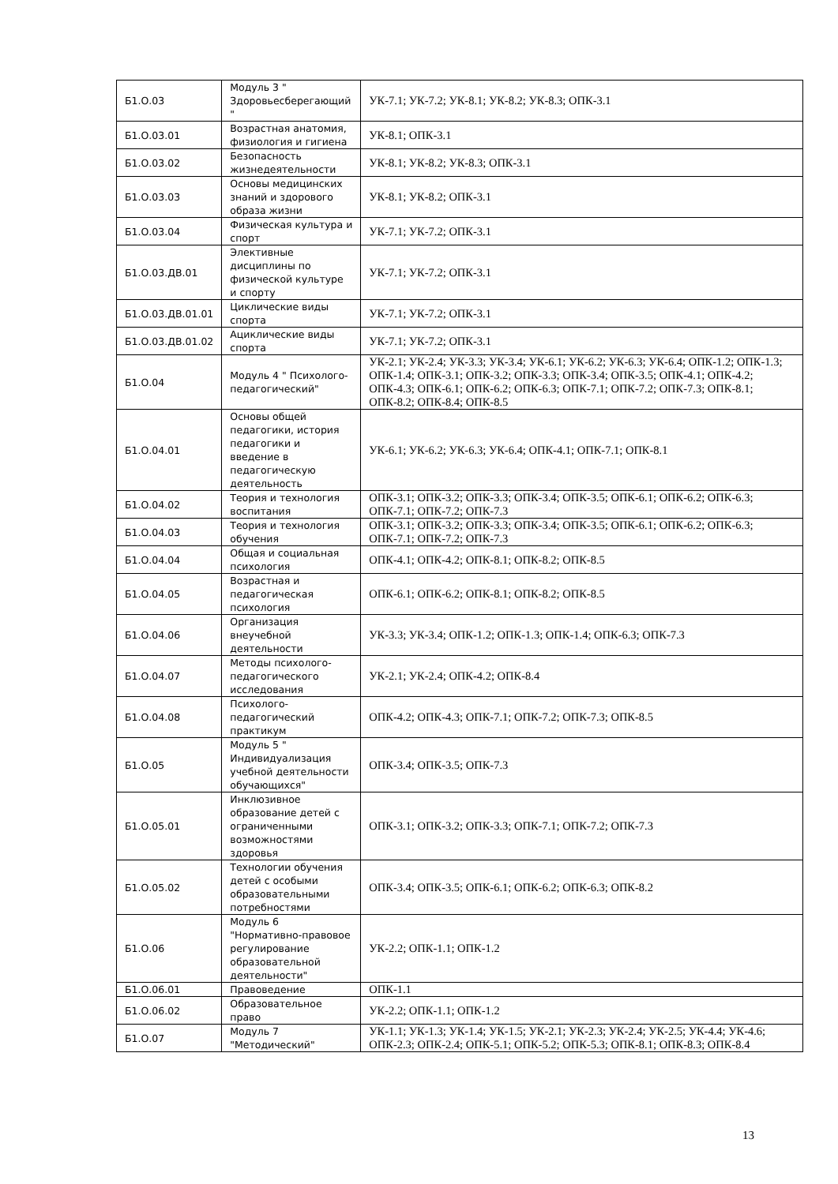| Б1.О.03 | Модуль 3 " Здоровьесберегающий " | УК-7.1; УК-7.2; УК-8.1; УК-8.2; УК-8.3; ОПК-3.1 |
| Б1.О.03.01 | Возрастная анатомия, физиология и гигиена | УК-8.1; ОПК-3.1 |
| Б1.О.03.02 | Безопасность жизнедеятельности | УК-8.1; УК-8.2; УК-8.3; ОПК-3.1 |
| Б1.О.03.03 | Основы медицинских знаний и здорового образа жизни | УК-8.1; УК-8.2; ОПК-3.1 |
| Б1.О.03.04 | Физическая культура и спорт | УК-7.1; УК-7.2; ОПК-3.1 |
| Б1.О.03.ДВ.01 | Элективные дисциплины по физической культуре и спорту | УК-7.1; УК-7.2; ОПК-3.1 |
| Б1.О.03.ДВ.01.01 | Циклические виды спорта | УК-7.1; УК-7.2; ОПК-3.1 |
| Б1.О.03.ДВ.01.02 | Ациклические виды спорта | УК-7.1; УК-7.2; ОПК-3.1 |
| Б1.О.04 | Модуль 4 " Психолого-педагогический" | УК-2.1; УК-2.4; УК-3.3; УК-3.4; УК-6.1; УК-6.2; УК-6.3; УК-6.4; ОПК-1.2; ОПК-1.3; ОПК-1.4; ОПК-3.1; ОПК-3.2; ОПК-3.3; ОПК-3.4; ОПК-3.5; ОПК-4.1; ОПК-4.2; ОПК-4.3; ОПК-6.1; ОПК-6.2; ОПК-6.3; ОПК-7.1; ОПК-7.2; ОПК-7.3; ОПК-8.1; ОПК-8.2; ОПК-8.4; ОПК-8.5 |
| Б1.О.04.01 | Основы общей педагогики, история педагогики и введение в педагогическую деятельность | УК-6.1; УК-6.2; УК-6.3; УК-6.4; ОПК-4.1; ОПК-7.1; ОПК-8.1 |
| Б1.О.04.02 | Теория и технология воспитания | ОПК-3.1; ОПК-3.2; ОПК-3.3; ОПК-3.4; ОПК-3.5; ОПК-6.1; ОПК-6.2; ОПК-6.3; ОПК-7.1; ОПК-7.2; ОПК-7.3 |
| Б1.О.04.03 | Теория и технология обучения | ОПК-3.1; ОПК-3.2; ОПК-3.3; ОПК-3.4; ОПК-3.5; ОПК-6.1; ОПК-6.2; ОПК-6.3; ОПК-7.1; ОПК-7.2; ОПК-7.3 |
| Б1.О.04.04 | Общая и социальная психология | ОПК-4.1; ОПК-4.2; ОПК-8.1; ОПК-8.2; ОПК-8.5 |
| Б1.О.04.05 | Возрастная и педагогическая психология | ОПК-6.1; ОПК-6.2; ОПК-8.1; ОПК-8.2; ОПК-8.5 |
| Б1.О.04.06 | Организация внеучебной деятельности | УК-3.3; УК-3.4; ОПК-1.2; ОПК-1.3; ОПК-1.4; ОПК-6.3; ОПК-7.3 |
| Б1.О.04.07 | Методы психолого-педагогического исследования | УК-2.1; УК-2.4; ОПК-4.2; ОПК-8.4 |
| Б1.О.04.08 | Психолого-педагогический практикум | ОПК-4.2; ОПК-4.3; ОПК-7.1; ОПК-7.2; ОПК-7.3; ОПК-8.5 |
| Б1.О.05 | Модуль 5 " Индивидуализация учебной деятельности обучающихся" | ОПК-3.4; ОПК-3.5; ОПК-7.3 |
| Б1.О.05.01 | Инклюзивное образование детей с ограниченными возможностями здоровья | ОПК-3.1; ОПК-3.2; ОПК-3.3; ОПК-7.1; ОПК-7.2; ОПК-7.3 |
| Б1.О.05.02 | Технологии обучения детей с особыми образовательными потребностями | ОПК-3.4; ОПК-3.5; ОПК-6.1; ОПК-6.2; ОПК-6.3; ОПК-8.2 |
| Б1.О.06 | Модуль 6 "Нормативно-правовое регулирование образовательной деятельности" | УК-2.2; ОПК-1.1; ОПК-1.2 |
| Б1.О.06.01 | Правоведение | ОПК-1.1 |
| Б1.О.06.02 | Образовательное право | УК-2.2; ОПК-1.1; ОПК-1.2 |
| Б1.О.07 | Модуль 7 "Методический" | УК-1.1; УК-1.3; УК-1.4; УК-1.5; УК-2.1; УК-2.3; УК-2.4; УК-2.5; УК-4.4; УК-4.6; ОПК-2.3; ОПК-2.4; ОПК-5.1; ОПК-5.2; ОПК-5.3; ОПК-8.1; ОПК-8.3; ОПК-8.4 |
13